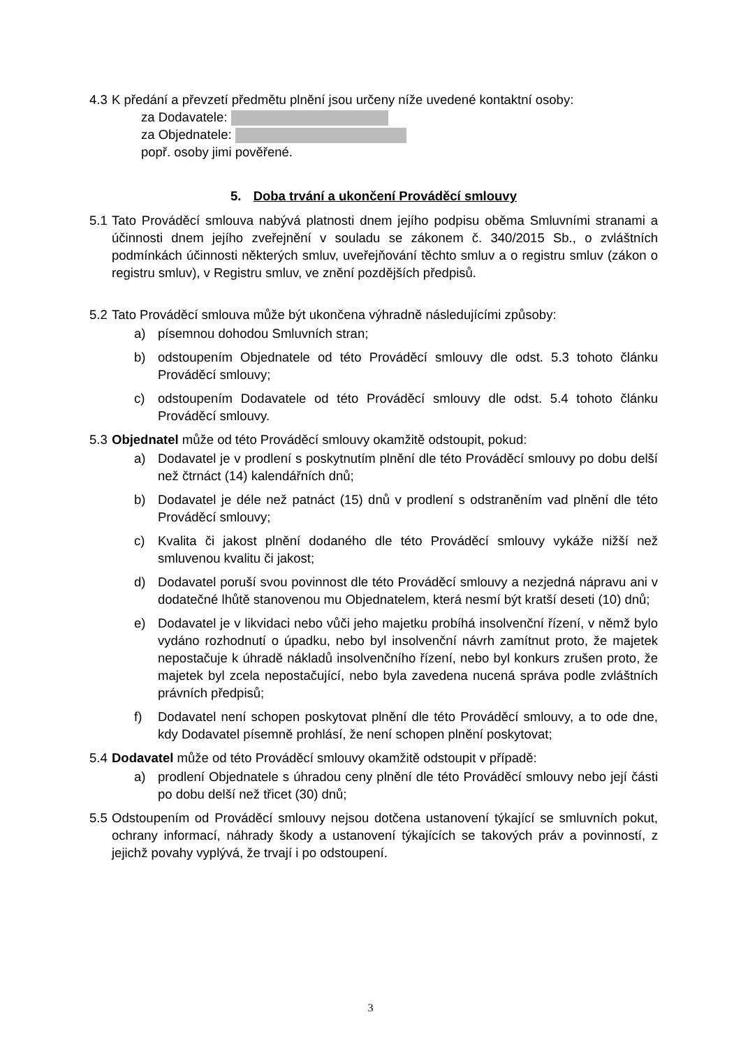4.3 K předání a převzetí předmětu plnění jsou určeny níže uvedené kontaktní osoby:
za Dodavatele:
za Objednatele:
popř. osoby jimi pověřené.
5. Doba trvání a ukončení Prováděcí smlouvy
5.1 Tato Prováděcí smlouva nabývá platnosti dnem jejího podpisu oběma Smluvními stranami a účinnosti dnem jejího zveřejnění v souladu se zákonem č. 340/2015 Sb., o zvláštních podmínkách účinnosti některých smluv, uveřejňování těchto smluv a o registru smluv (zákon o registru smluv), v Registru smluv, ve znění pozdějších předpisů.
5.2 Tato Prováděcí smlouva může být ukončena výhradně následujícími způsoby:
a) písemnou dohodou Smluvních stran;
b) odstoupením Objednatele od této Prováděcí smlouvy dle odst. 5.3 tohoto článku Prováděcí smlouvy;
c) odstoupením Dodavatele od této Prováděcí smlouvy dle odst. 5.4 tohoto článku Prováděcí smlouvy.
5.3 Objednatel může od této Prováděcí smlouvy okamžitě odstoupit, pokud:
a) Dodavatel je v prodlení s poskytnutím plnění dle této Prováděcí smlouvy po dobu delší než čtrnáct (14) kalendářních dnů;
b) Dodavatel je déle než patnáct (15) dnů v prodlení s odstraněním vad plnění dle této Prováděcí smlouvy;
c) Kvalita či jakost plnění dodaného dle této Prováděcí smlouvy vykáže nižší než smluvenou kvalitu či jakost;
d) Dodavatel poruší svou povinnost dle této Prováděcí smlouvy a nezjedná nápravu ani v dodatečné lhůtě stanovenou mu Objednatelem, která nesmí být kratší deseti (10) dnů;
e) Dodavatel je v likvidaci nebo vůči jeho majetku probíhá insolvenční řízení, v němž bylo vydáno rozhodnutí o úpadku, nebo byl insolvenční návrh zamítnut proto, že majetek nepostačuje k úhradě nákladů insolvenčního řízení, nebo byl konkurs zrušen proto, že majetek byl zcela nepostačující, nebo byla zavedena nucená správa podle zvláštních právních předpisů;
f) Dodavatel není schopen poskytovat plnění dle této Prováděcí smlouvy, a to ode dne, kdy Dodavatel písemně prohlásí, že není schopen plnění poskytovat;
5.4 Dodavatel může od této Prováděcí smlouvy okamžitě odstoupit v případě:
a) prodlení Objednatele s úhradou ceny plnění dle této Prováděcí smlouvy nebo její části po dobu delší než třicet (30) dnů;
5.5 Odstoupením od Prováděcí smlouvy nejsou dotčena ustanovení týkající se smluvních pokut, ochrany informací, náhrady škody a ustanovení týkajících se takových práv a povinností, z jejichž povahy vyplývá, že trvají i po odstoupení.
3